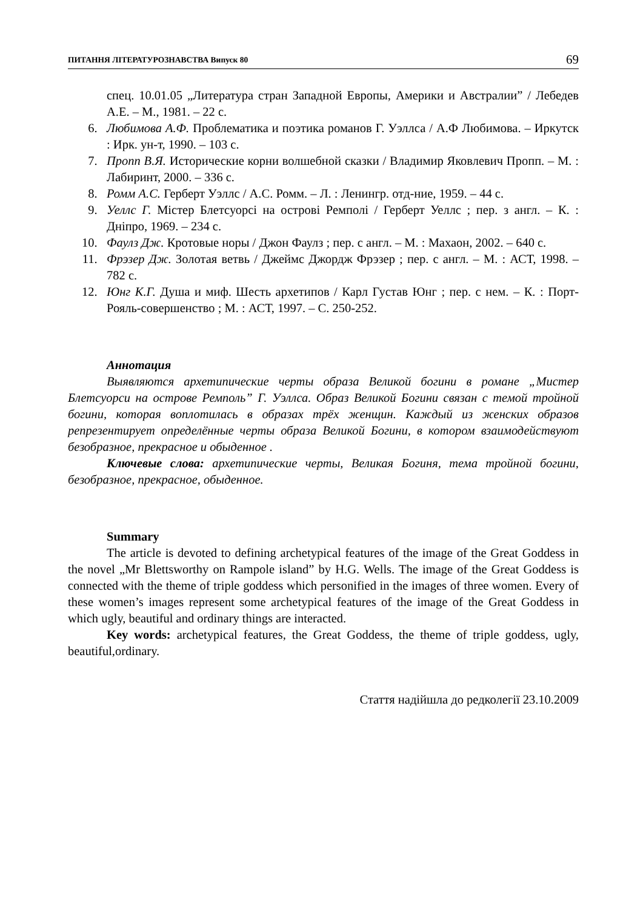ПИТАННЯ ЛІТЕРАТУРОЗНАВСТВА Випуск 80 69
спец. 10.01.05 „Литература стран Западной Европы, Америки и Австралии” / Лебедев А.Е. – М., 1981. – 22 с.
6. Любимова А.Ф. Проблематика и поэтика романов Г. Уэллса / А.Ф Любимова. – Иркутск : Ирк. ун-т, 1990. – 103 с.
7. Пропп В.Я. Исторические корни волшебной сказки / Владимир Яковлевич Пропп. – М. : Лабиринт, 2000. – 336 с.
8. Ромм А.С. Герберт Уэллс / А.С. Ромм. – Л. : Ленингр. отд-ние, 1959. – 44 с.
9. Уеллс Г. Містер Блетсуорсі на острові Ремполі / Герберт Уеллс ; пер. з англ. – К. : Дніпро, 1969. – 234 с.
10. Фаулз Дж. Кротовые норы / Джон Фаулз ; пер. с англ. – М. : Махаон, 2002. – 640 с.
11. Фрэзер Дж. Золотая ветвь / Джеймс Джордж Фрэзер ; пер. с англ. – М. : АСТ, 1998. – 782 с.
12. Юнг К.Г. Душа и миф. Шесть архетипов / Карл Густав Юнг ; пер. с нем. – К. : Порт-Рояль-совершенство ; М. : АСТ, 1997. – С. 250-252.
Аннотация
Выявляются архетипические черты образа Великой богини в романе „Мистер Блетсуорси на острове Ремполь” Г. Уэллса. Образ Великой Богини связан с темой тройной богини, которая воплотилась в образах трёх женщин. Каждый из женских образов репрезентирует определённые черты образа Великой Богини, в котором взаимодействуют безобразное, прекрасное и обыденное .
Ключевые слова: архетипические черты, Великая Богиня, тема тройной богини, безобразное, прекрасное, обыденное.
Summary
The article is devoted to defining archetypical features of the image of the Great Goddess in the novel „Mr Blettsworthy on Rampole island” by H.G. Wells. The image of the Great Goddess is connected with the theme of triple goddess which personified in the images of three women. Every of these women’s images represent some archetypical features of the image of the Great Goddess in which ugly, beautiful and ordinary things are interacted.
Key words: archetypical features, the Great Goddess, the theme of triple goddess, ugly, beautiful,ordinary.
Стаття надійшла до редколегії 23.10.2009